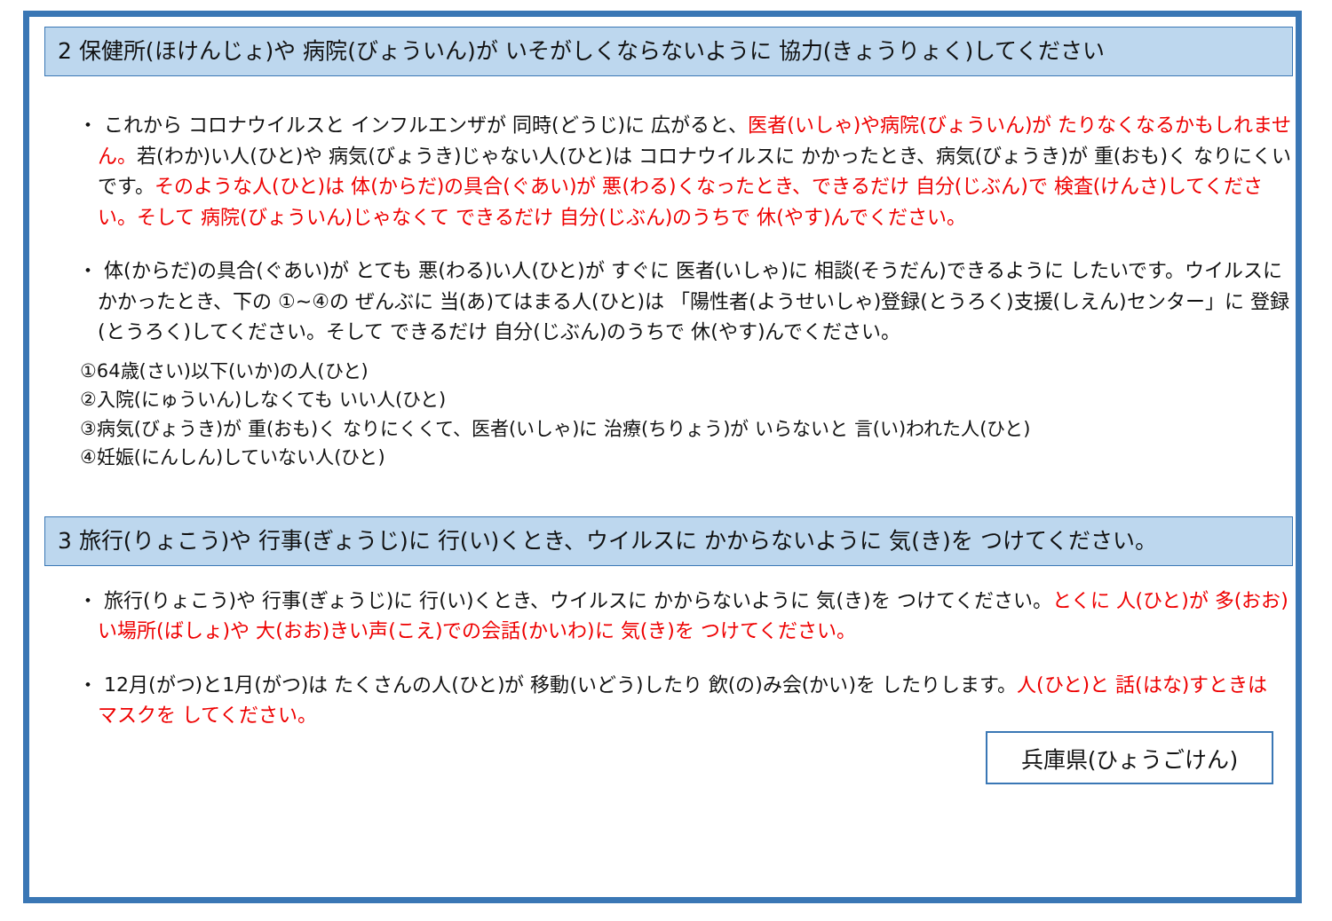2 保健所(ほけんじょ)や 病院(びょういん)が いそがしくならないように 協力(きょうりょく)してください
・ これから コロナウイルスと インフルエンザが 同時(どうじ)に 広がると、医者(いしゃ)や病院(びょういん)が たりなくなるかもしれません。若(わか)い人(ひと)や 病気(びょうき)じゃない人(ひと)は コロナウイルスに かかったとき、病気(びょうき)が 重(おも)く なりにくいです。そのような人(ひと)は 体(からだ)の具合(ぐあい)が 悪(わる)くなったとき、できるだけ 自分(じぶん)で 検査(けんさ)してください。そして 病院(びょういん)じゃなくて できるだけ 自分(じぶん)のうちで 休(やす)んでください。
・ 体(からだ)の具合(ぐあい)が とても 悪(わる)い人(ひと)が すぐに 医者(いしゃ)に 相談(そうだん)できるように したいです。ウイルスに かかったとき、下の ①~④の ぜんぶに 当(あ)てはまる人(ひと)は 「陽性者(ようせいしゃ)登録(とうろく)支援(しえん)センター」に 登録(とうろく)してください。そして できるだけ 自分(じぶん)のうちで 休(やす)んでください。
①64歳(さい)以下(いか)の人(ひと)
②入院(にゅういん)しなくても いい人(ひと)
③病気(びょうき)が 重(おも)く なりにくくて、医者(いしゃ)に 治療(ちりょう)が いらないと 言(い)われた人(ひと)
④妊娠(にんしん)していない人(ひと)
3 旅行(りょこう)や 行事(ぎょうじ)に 行(い)くとき、ウイルスに かからないように 気(き)を つけてください。
・ 旅行(りょこう)や 行事(ぎょうじ)に 行(い)くとき、ウイルスに かからないように 気(き)を つけてください。とくに 人(ひと)が 多(おお)い場所(ばしょ)や 大(おお)きい声(こえ)での会話(かいわ)に 気(き)を つけてください。
・ 12月(がつ)と1月(がつ)は たくさんの人(ひと)が 移動(いどう)したり 飲(の)み会(かい)を したりします。人(ひと)と 話(はな)すときは マスクを してください。
兵庫県(ひょうごけん)